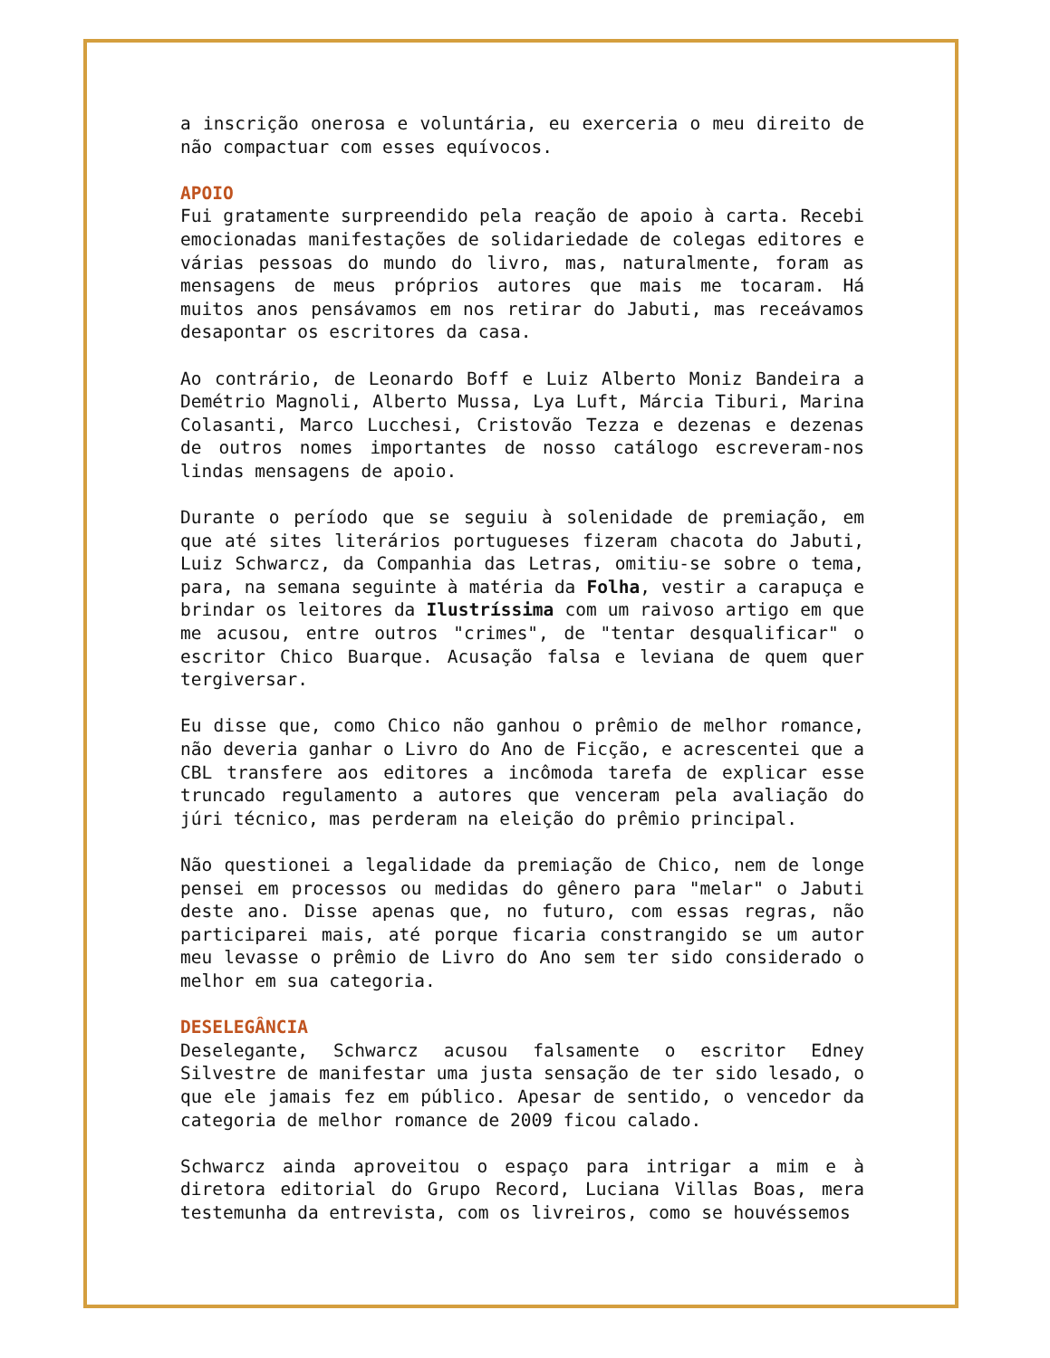a inscrição onerosa e voluntária, eu exerceria o meu direito de não compactuar com esses equívocos.
APOIO
Fui gratamente surpreendido pela reação de apoio à carta. Recebi emocionadas manifestações de solidariedade de colegas editores e várias pessoas do mundo do livro, mas, naturalmente, foram as mensagens de meus próprios autores que mais me tocaram. Há muitos anos pensávamos em nos retirar do Jabuti, mas receávamos desapontar os escritores da casa.
Ao contrário, de Leonardo Boff e Luiz Alberto Moniz Bandeira a Demétrio Magnoli, Alberto Mussa, Lya Luft, Márcia Tiburi, Marina Colasanti, Marco Lucchesi, Cristovão Tezza e dezenas e dezenas de outros nomes importantes de nosso catálogo escreveram-nos lindas mensagens de apoio.
Durante o período que se seguiu à solenidade de premiação, em que até sites literários portugueses fizeram chacota do Jabuti, Luiz Schwarcz, da Companhia das Letras, omitiu-se sobre o tema, para, na semana seguinte à matéria da Folha, vestir a carapuça e brindar os leitores da Ilustríssima com um raivoso artigo em que me acusou, entre outros "crimes", de "tentar desqualificar" o escritor Chico Buarque. Acusação falsa e leviana de quem quer tergiversar.
Eu disse que, como Chico não ganhou o prêmio de melhor romance, não deveria ganhar o Livro do Ano de Ficção, e acrescentei que a CBL transfere aos editores a incômoda tarefa de explicar esse truncado regulamento a autores que venceram pela avaliação do júri técnico, mas perderam na eleição do prêmio principal.
Não questionei a legalidade da premiação de Chico, nem de longe pensei em processos ou medidas do gênero para "melar" o Jabuti deste ano. Disse apenas que, no futuro, com essas regras, não participarei mais, até porque ficaria constrangido se um autor meu levasse o prêmio de Livro do Ano sem ter sido considerado o melhor em sua categoria.
DESELEGÂNCIA
Deselegante, Schwarcz acusou falsamente o escritor Edney Silvestre de manifestar uma justa sensação de ter sido lesado, o que ele jamais fez em público. Apesar de sentido, o vencedor da categoria de melhor romance de 2009 ficou calado.
Schwarcz ainda aproveitou o espaço para intrigar a mim e à diretora editorial do Grupo Record, Luciana Villas Boas, mera testemunha da entrevista, com os livreiros, como se houvéssemos